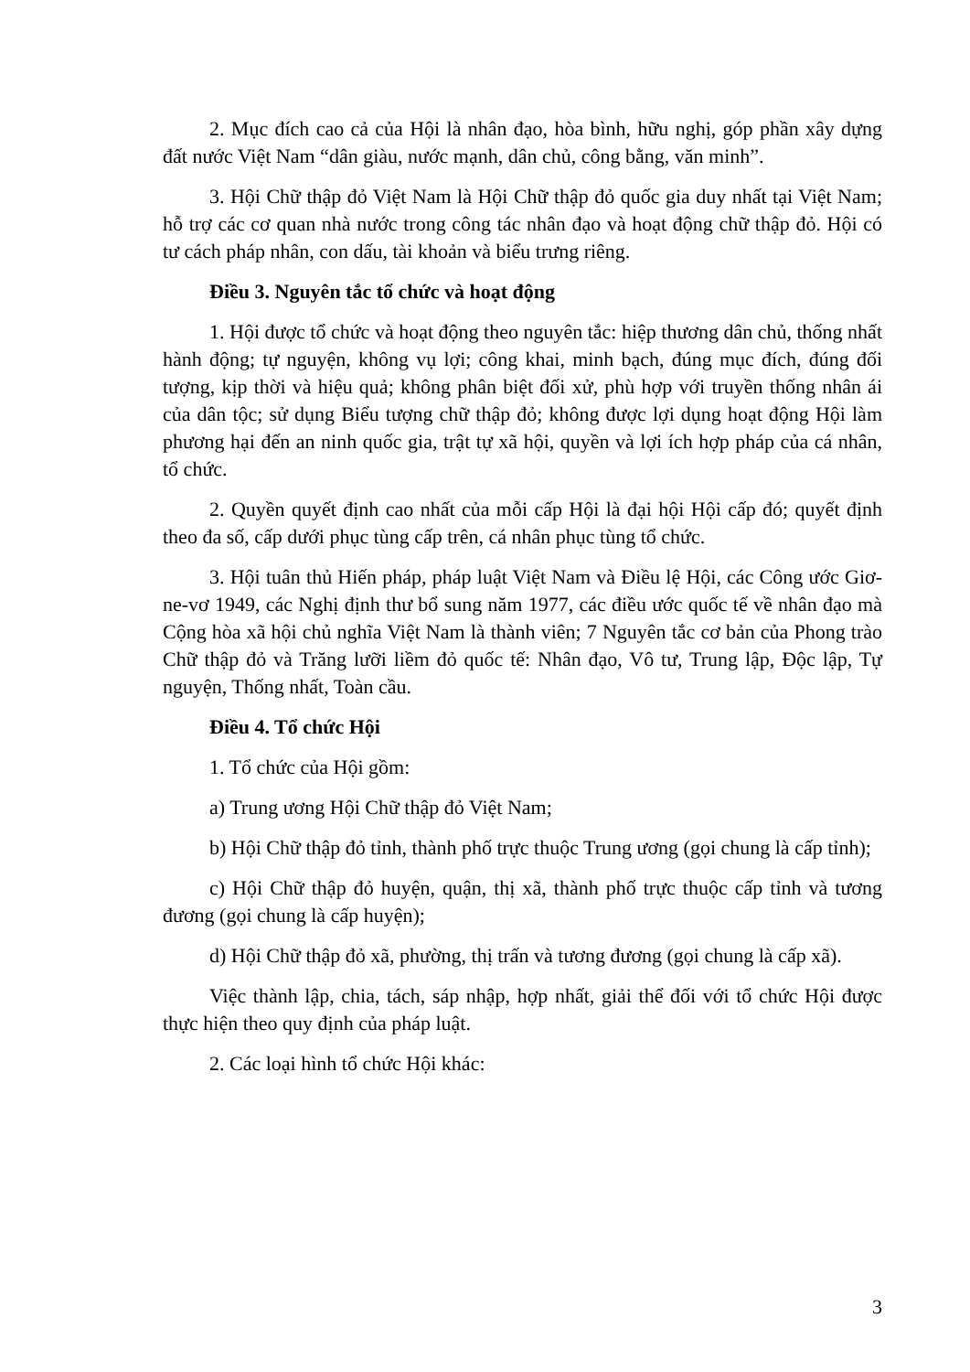2. Mục đích cao cả của Hội là nhân đạo, hòa bình, hữu nghị, góp phần xây dựng đất nước Việt Nam “dân giàu, nước mạnh, dân chủ, công bằng, văn minh”.
3. Hội Chữ thập đỏ Việt Nam là Hội Chữ thập đỏ quốc gia duy nhất tại Việt Nam; hỗ trợ các cơ quan nhà nước trong công tác nhân đạo và hoạt động chữ thập đỏ. Hội có tư cách pháp nhân, con dấu, tài khoản và biểu trưng riêng.
Điều 3. Nguyên tắc tổ chức và hoạt động
1. Hội được tổ chức và hoạt động theo nguyên tắc: hiệp thương dân chủ, thống nhất hành động; tự nguyện, không vụ lợi; công khai, minh bạch, đúng mục đích, đúng đối tượng, kịp thời và hiệu quả; không phân biệt đối xử, phù hợp với truyền thống nhân ái của dân tộc; sử dụng Biểu tượng chữ thập đỏ; không được lợi dụng hoạt động Hội làm phương hại đến an ninh quốc gia, trật tự xã hội, quyền và lợi ích hợp pháp của cá nhân, tổ chức.
2. Quyền quyết định cao nhất của mỗi cấp Hội là đại hội Hội cấp đó; quyết định theo đa số, cấp dưới phục tùng cấp trên, cá nhân phục tùng tổ chức.
3. Hội tuân thủ Hiến pháp, pháp luật Việt Nam và Điều lệ Hội, các Công ước Giơ-ne-vơ 1949, các Nghị định thư bổ sung năm 1977, các điều ước quốc tế về nhân đạo mà Cộng hòa xã hội chủ nghĩa Việt Nam là thành viên; 7 Nguyên tắc cơ bản của Phong trào Chữ thập đỏ và Trăng lưỡi liềm đỏ quốc tế: Nhân đạo, Vô tư, Trung lập, Độc lập, Tự nguyện, Thống nhất, Toàn cầu.
Điều 4. Tổ chức Hội
1. Tổ chức của Hội gồm:
a) Trung ương Hội Chữ thập đỏ Việt Nam;
b) Hội Chữ thập đỏ tỉnh, thành phố trực thuộc Trung ương (gọi chung là cấp tỉnh);
c) Hội Chữ thập đỏ huyện, quận, thị xã, thành phố trực thuộc cấp tỉnh và tương đương (gọi chung là cấp huyện);
d) Hội Chữ thập đỏ xã, phường, thị trấn và tương đương (gọi chung là cấp xã).
Việc thành lập, chia, tách, sáp nhập, hợp nhất, giải thể đối với tổ chức Hội được thực hiện theo quy định của pháp luật.
2. Các loại hình tổ chức Hội khác:
3